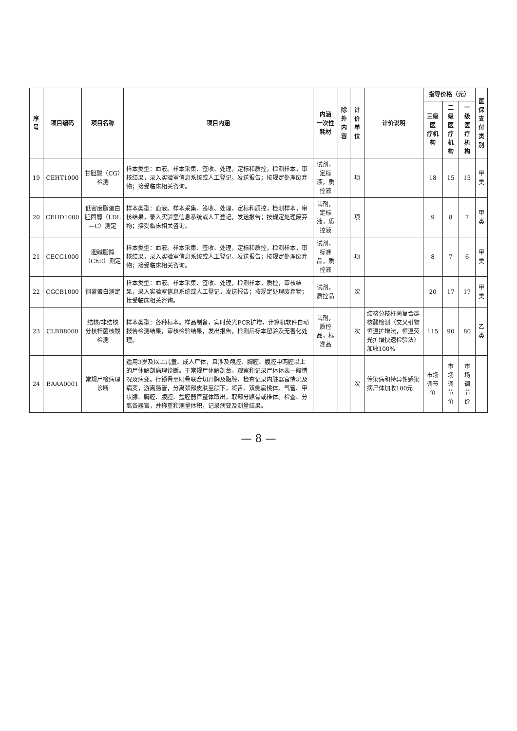| 序号 | 项目编码 | 项目名称 | 项目内涵 | 内涵 一次性耗材 | 除外 内容 | 计价单位 | 计价说明 | 指导价格（元） | | | 医保 支付 类别 |
| --- | --- | --- | --- | --- | --- | --- | --- | --- | --- | --- | --- |
| | | | | | | | | 三级医 疗机构 | 二级医 疗机构 | 一级医 疗机构 | |
| 19 | CEHT1000 | 甘胆酸（CG）检测 | 样本类型：血液。样本采集、签收、处理，定标和质控，检测样本，审核结果，录入实验室信息系统或人工登记，发送报告；按规定处理废弃物；接受临床相关咨询。 | 试剂，定标液，质控液 | | 项 | | 18 | 15 | 13 | 甲类 |
| 20 | CEHD1000 | 低密度脂蛋白胆固醇（LDL—C）测定 | 样本类型：血液。样本采集、签收、处理，定标和质控，检测样本，审核结果，录入实验室信息系统或人工登记，发送报告；按规定处理废弃物；接受临床相关咨询。 | 试剂，定标液，质控液 | | 项 | | 9 | 8 | 7 | 甲类 |
| 21 | CECG1000 | 胆碱脂酶（ChE）测定 | 样本类型：血液。样本采集、签收、处理，定标和质控，检测样本，审核结果，录入实验室信息系统或人工登记，发送报告；按规定处理废弃物；接受临床相关咨询。 | 试剂，标准品，质控液 | | 项 | | 8 | 7 | 6 | 甲类 |
| 22 | CGCB1000 | 铜蓝蛋白测定 | 样本类型：血液。样本采集、签收、处理，检测样本，质控，审核结果，录入实验室信息系统或人工登记，发送报告；按规定处理废弃物；接受临床相关咨询。 | 试剂，质控品 | | 次 | | 20 | 17 | 17 | 甲类 |
| 23 | CLBB8000 | 结核/非结核分枝杆菌核酸检测 | 样本类型：各种标本。样品制备，实时荧光PCR扩增，计算机软件自动报告检测结果，审核检验结果，发出报告，检测后标本留验及无害化处理。 | 试剂，质控品，标准品 | | 次 | 结核分枝杆菌复合群核酸检测（交叉引物恒温扩增法，恒温荧光扩增快速检验法）加收100% | 115 | 90 | 80 | 乙类 |
| 24 | BAAA0001 | 常规尸检病理诊断 | 适用3岁及以上儿童、成人尸体，且涉及颅腔、胸腔、腹腔中两腔以上的尸体解剖病理诊断。干常规尸体解剖台，观察和记录尸体体表一般情况及病变。行锁骨至耻骨联合切开胸及腹腔，检查记录内脏器官情况及病变，游离肠管，分离颈部皮肤至颌下，将舌、双侧扁桃体、气管、甲状腺、胸腔、腹腔、盆腔器官整体取出，取部分骼骨或椎体。检查、分离各器官，并称重和测量体积，记录病变及测量结果。 | | | 次 | 传染病和特异性感染病尸体加收100元 | 市场调节价 | 市场调节价 | 市场调节价 | |
— 8 —